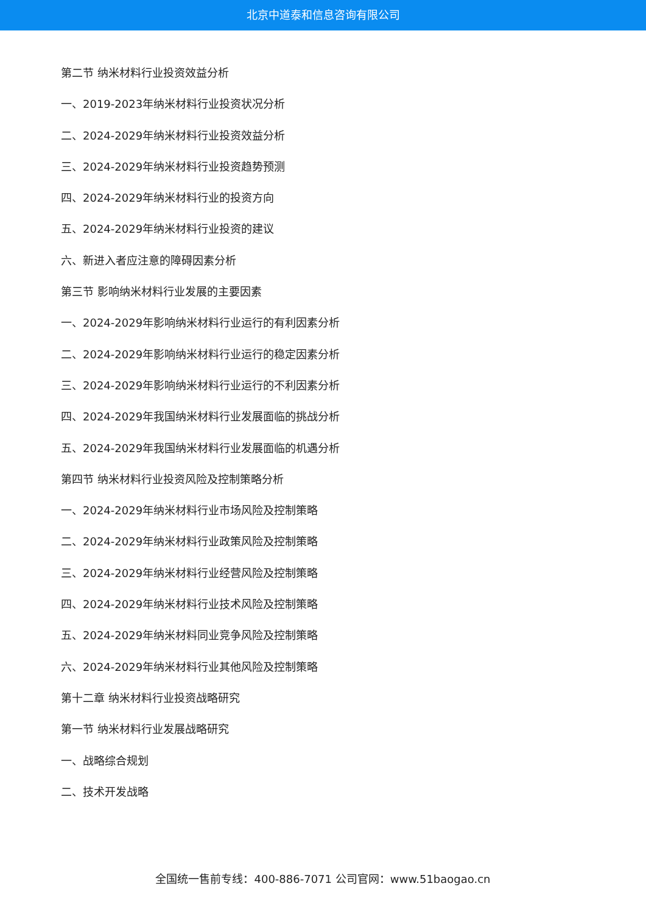北京中道泰和信息咨询有限公司
第二节 纳米材料行业投资效益分析
一、2019-2023年纳米材料行业投资状况分析
二、2024-2029年纳米材料行业投资效益分析
三、2024-2029年纳米材料行业投资趋势预测
四、2024-2029年纳米材料行业的投资方向
五、2024-2029年纳米材料行业投资的建议
六、新进入者应注意的障碍因素分析
第三节 影响纳米材料行业发展的主要因素
一、2024-2029年影响纳米材料行业运行的有利因素分析
二、2024-2029年影响纳米材料行业运行的稳定因素分析
三、2024-2029年影响纳米材料行业运行的不利因素分析
四、2024-2029年我国纳米材料行业发展面临的挑战分析
五、2024-2029年我国纳米材料行业发展面临的机遇分析
第四节 纳米材料行业投资风险及控制策略分析
一、2024-2029年纳米材料行业市场风险及控制策略
二、2024-2029年纳米材料行业政策风险及控制策略
三、2024-2029年纳米材料行业经营风险及控制策略
四、2024-2029年纳米材料行业技术风险及控制策略
五、2024-2029年纳米材料同业竞争风险及控制策略
六、2024-2029年纳米材料行业其他风险及控制策略
第十二章 纳米材料行业投资战略研究
第一节 纳米材料行业发展战略研究
一、战略综合规划
二、技术开发战略
全国统一售前专线：400-886-7071 公司官网：www.51baogao.cn